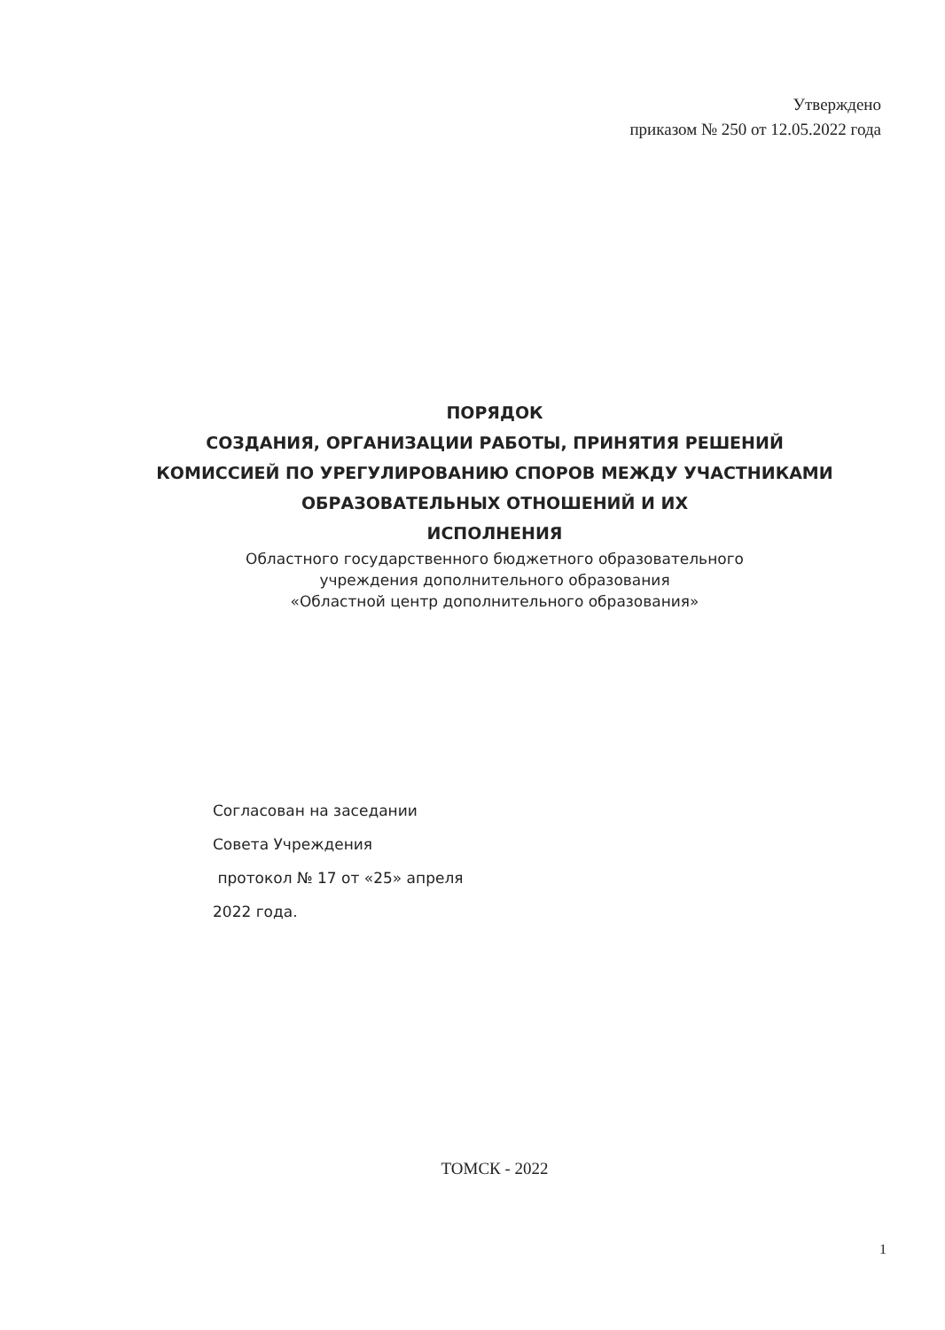Утверждено
приказом № 250 от 12.05.2022 года
ПОРЯДОК
СОЗДАНИЯ, ОРГАНИЗАЦИИ РАБОТЫ, ПРИНЯТИЯ РЕШЕНИЙ
КОМИССИЕЙ ПО УРЕГУЛИРОВАНИЮ СПОРОВ МЕЖДУ УЧАСТНИКАМИ
ОБРАЗОВАТЕЛЬНЫХ ОТНОШЕНИЙ И ИХ
ИСПОЛНЕНИЯ
Областного государственного бюджетного образовательного
учреждения дополнительного образования
«Областной центр дополнительного образования»
Согласован на заседании
Совета Учреждения
протокол № 17 от «25» апреля
2022 года.
ТОМСК - 2022
1